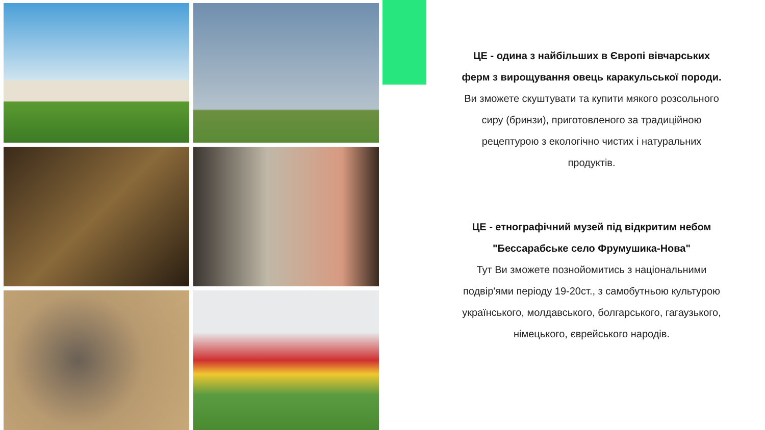ЦЕ - одина з найбільших в Європі вівчарських ферм з вирощування овець каракульської породи.
Ви зможете скуштувати та купити мякого розсольного сиру (бринзи), приготовленого за традиційною рецептурою з екологічно чистих і натуральних продуктів.
ЦЕ - етнографічний музей під відкритим небом "Бессарабське село Фрумушика-Нова"
Тут Ви зможете познойомитись з національними подвір'ями періоду 19-20ст., з самобутньою культурою українського, молдавського, болгарського, гагаузького, німецького, єврейського народів.